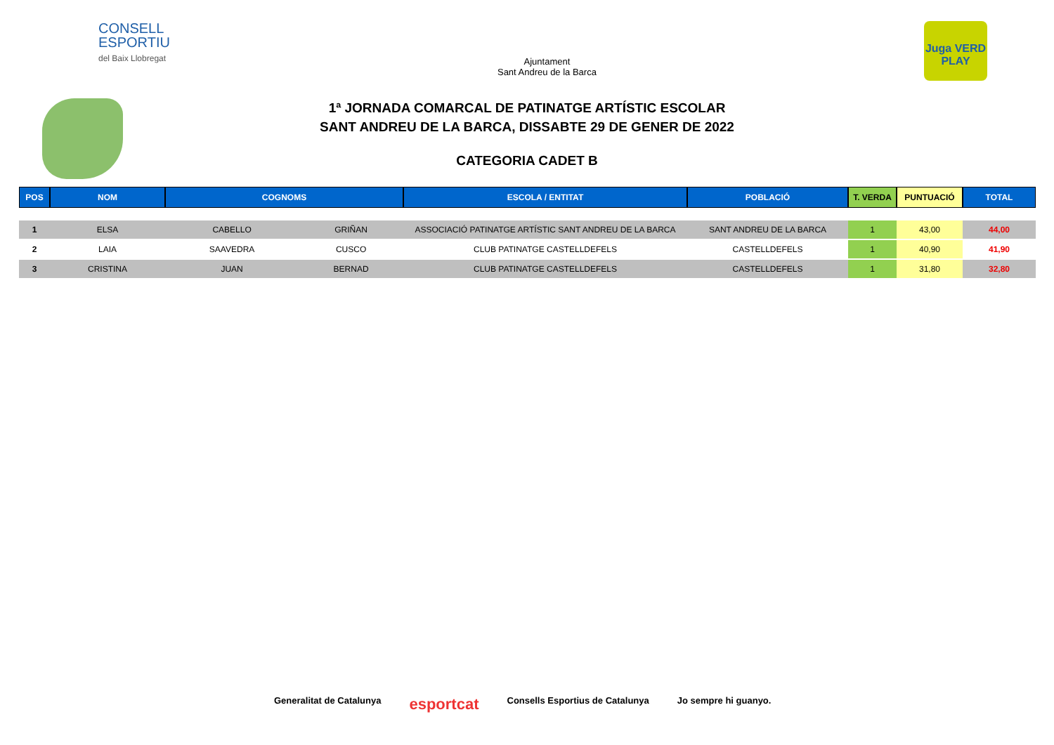CONSELL
ESPORTIU
del Baix Llobregat
Ajuntament
Sant Andreu de la Barca
Juga VERD PLAY
1ª JORNADA COMARCAL DE PATINATGE ARTÍSTIC ESCOLAR
SANT ANDREU DE LA BARCA, DISSABTE 29 DE GENER DE 2022
CATEGORIA CADET B
| POS | NOM | COGNOMS | | ESCOLA / ENTITAT | POBLACIÓ | T. VERDA | PUNTUACIÓ | TOTAL |
| --- | --- | --- | --- | --- | --- | --- | --- | --- |
| 1 | ELSA | CABELLO | GRIÑAN | ASSOCIACIÓ PATINATGE ARTÍSTIC SANT ANDREU DE LA BARCA | SANT ANDREU DE LA BARCA | 1 | 43,00 | 44,00 |
| 2 | LAIA | SAAVEDRA | CUSCO | CLUB PATINATGE CASTELLDEFELS | CASTELLDEFELS | 1 | 40,90 | 41,90 |
| 3 | CRISTINA | JUAN | BERNAD | CLUB PATINATGE CASTELLDEFELS | CASTELLDEFELS | 1 | 31,80 | 32,80 |
Generalitat de Catalunya esportcat Consells Esportius de Catalunya Jo sempre hi guanyo.